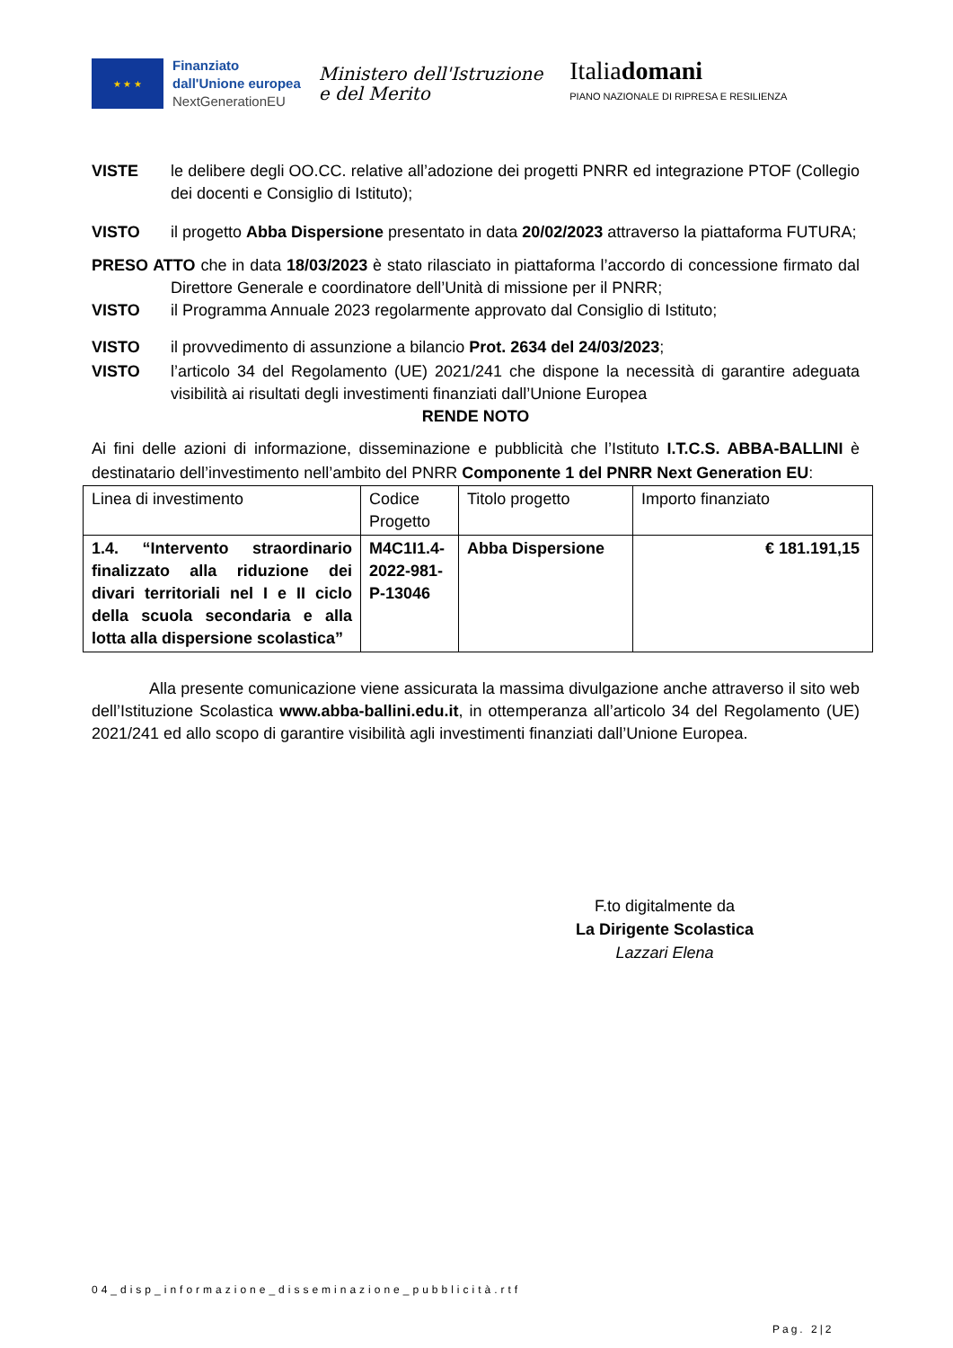★ ★ ★
Finanziato
dall'Unione europea
NextGenerationEU
Ministero dell'Istruzione
e del Merito
Italiadomani
PIANO NAZIONALE DI RIPRESA E RESILIENZA
VISTE le delibere degli OO.CC. relative all’adozione dei progetti PNRR ed integrazione PTOF (Collegio dei docenti e Consiglio di Istituto);
VISTO il progetto Abba Dispersione presentato in data 20/02/2023 attraverso la piattaforma FUTURA;
PRESO ATTO che in data 18/03/2023 è stato rilasciato in piattaforma l’accordo di concessione firmato dal Direttore Generale e coordinatore dell’Unità di missione per il PNRR;
VISTO il Programma Annuale 2023 regolarmente approvato dal Consiglio di Istituto;
VISTO il provvedimento di assunzione a bilancio Prot. 2634 del 24/03/2023;
VISTO l’articolo 34 del Regolamento (UE) 2021/241 che dispone la necessità di garantire adeguata visibilità ai risultati degli investimenti finanziati dall’Unione Europea
RENDE NOTO
Ai fini delle azioni di informazione, disseminazione e pubblicità che l’Istituto I.T.C.S. ABBA-BALLINI è destinatario dell’investimento nell’ambito del PNRR Componente 1 del PNRR Next Generation EU:
| Linea di investimento | Codice Progetto | Titolo progetto | Importo finanziato |
| 1.4. “Intervento straordinario finalizzato alla riduzione dei divari territoriali nel I e II ciclo della scuola secondaria e alla lotta alla dispersione scolastica” | M4C1I1.4-2022-981-P-13046 | Abba Dispersione | € 181.191,15 |
Alla presente comunicazione viene assicurata la massima divulgazione anche attraverso il sito web dell’Istituzione Scolastica www.abba-ballini.edu.it, in ottemperanza all’articolo 34 del Regolamento (UE) 2021/241 ed allo scopo di garantire visibilità agli investimenti finanziati dall’Unione Europea.
F.to digitalmente da
La Dirigente Scolastica
Lazzari Elena
04_disp_informazione_disseminazione_pubblicità.rtf
Pag. 2|2